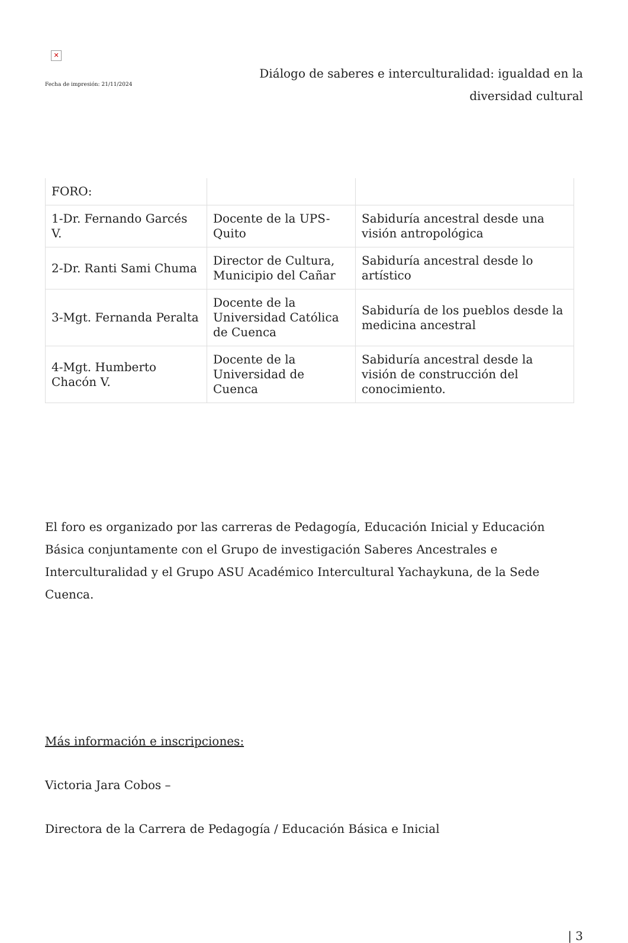✕
Fecha de impresión: 21/11/2024
Diálogo de saberes e interculturalidad: igualdad en la diversidad cultural
| FORO: | | |
| 1-Dr. Fernando Garcés V. | Docente de la UPS-Quito | Sabiduría ancestral desde una visión antropológica |
| 2-Dr. Ranti Sami Chuma | Director de Cultura, Municipio del Cañar | Sabiduría ancestral desde lo artístico |
| 3-Mgt. Fernanda Peralta | Docente de la Universidad Católica de Cuenca | Sabiduría de los pueblos desde la medicina ancestral |
| 4-Mgt. Humberto Chacón V. | Docente de la Universidad de Cuenca | Sabiduría ancestral desde la visión de construcción del conocimiento. |
El foro es organizado por las carreras de Pedagogía, Educación Inicial y Educación Básica conjuntamente con el Grupo de investigación Saberes Ancestrales e Interculturalidad y el Grupo ASU Académico Intercultural Yachaykuna, de la Sede Cuenca.
Más información e inscripciones:
Victoria Jara Cobos –
Directora de la Carrera de Pedagogía / Educación Básica e Inicial
| 3